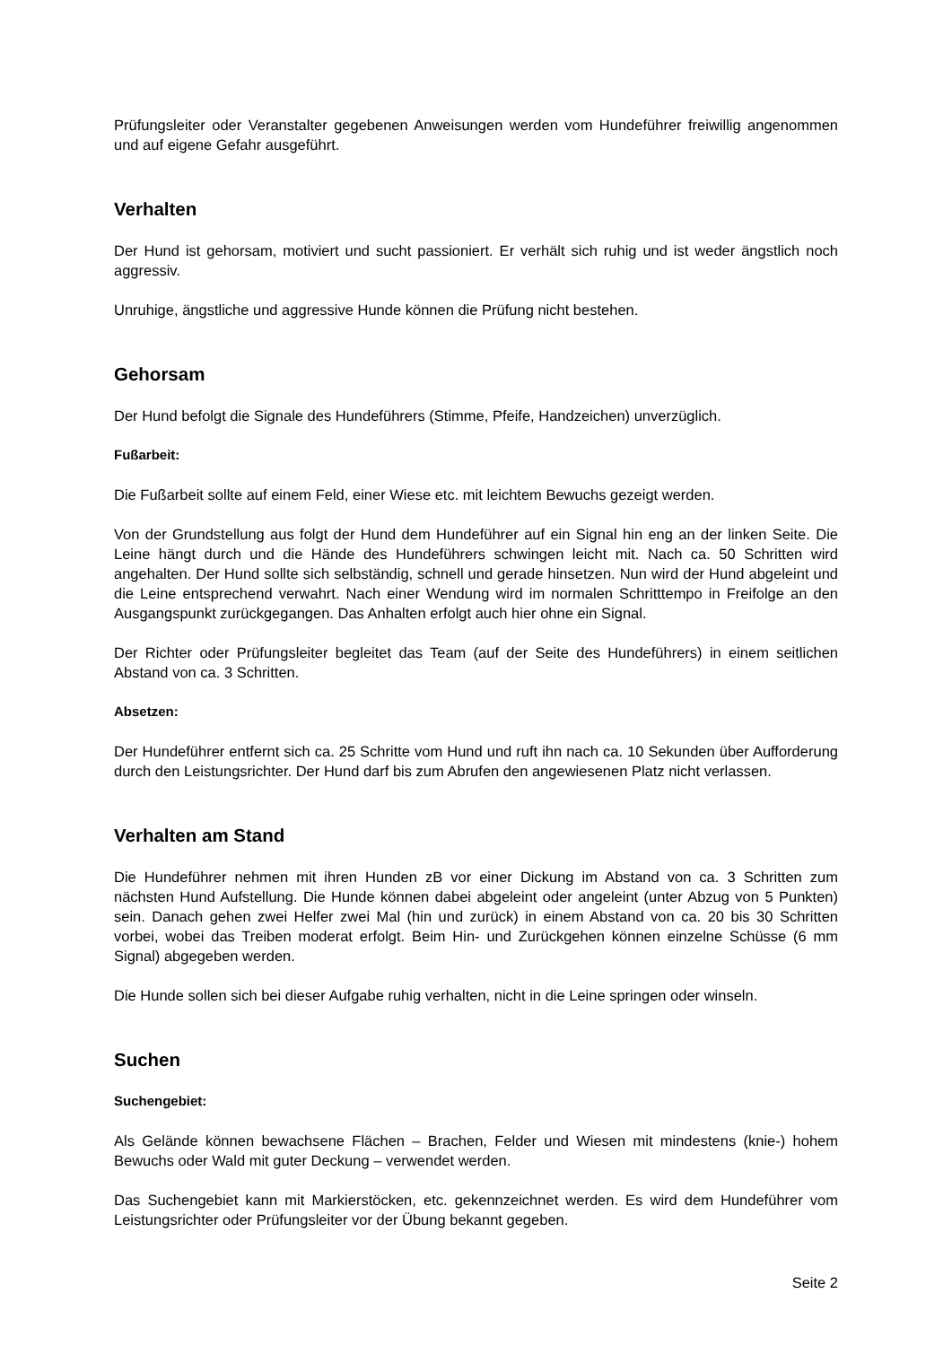Prüfungsleiter oder Veranstalter gegebenen Anweisungen werden vom Hundeführer freiwillig angenommen und auf eigene Gefahr ausgeführt.
Verhalten
Der Hund ist gehorsam, motiviert und sucht passioniert. Er verhält sich ruhig und ist weder ängstlich noch aggressiv.
Unruhige, ängstliche und aggressive Hunde können die Prüfung nicht bestehen.
Gehorsam
Der Hund befolgt die Signale des Hundeführers (Stimme, Pfeife, Handzeichen) unverzüglich.
Fußarbeit:
Die Fußarbeit sollte auf einem Feld, einer Wiese etc. mit leichtem Bewuchs gezeigt werden.
Von der Grundstellung aus folgt der Hund dem Hundeführer auf ein Signal hin eng an der linken Seite. Die Leine hängt durch und die Hände des Hundeführers schwingen leicht mit. Nach ca. 50 Schritten wird angehalten. Der Hund sollte sich selbständig, schnell und gerade hinsetzen. Nun wird der Hund abgeleint und die Leine entsprechend verwahrt. Nach einer Wendung wird im normalen Schritttempo in Freifolge an den Ausgangspunkt zurückgegangen. Das Anhalten erfolgt auch hier ohne ein Signal.
Der Richter oder Prüfungsleiter begleitet das Team (auf der Seite des Hundeführers) in einem seitlichen Abstand von ca. 3 Schritten.
Absetzen:
Der Hundeführer entfernt sich ca. 25 Schritte vom Hund und ruft ihn nach ca. 10 Sekunden über Aufforderung durch den Leistungsrichter. Der Hund darf bis zum Abrufen den angewiesenen Platz nicht verlassen.
Verhalten am Stand
Die Hundeführer nehmen mit ihren Hunden zB vor einer Dickung im Abstand von ca. 3 Schritten zum nächsten Hund Aufstellung. Die Hunde können dabei abgeleint oder angeleint (unter Abzug von 5 Punkten) sein. Danach gehen zwei Helfer zwei Mal (hin und zurück) in einem Abstand von ca. 20 bis 30 Schritten vorbei, wobei das Treiben moderat erfolgt. Beim Hin- und Zurückgehen können einzelne Schüsse (6 mm Signal) abgegeben werden.
Die Hunde sollen sich bei dieser Aufgabe ruhig verhalten, nicht in die Leine springen oder winseln.
Suchen
Suchengebiet:
Als Gelände können bewachsene Flächen – Brachen, Felder und Wiesen mit mindestens (knie-) hohem Bewuchs oder Wald mit guter Deckung – verwendet werden.
Das Suchengebiet kann mit Markierstöcken, etc. gekennzeichnet werden. Es wird dem Hundeführer vom Leistungsrichter oder Prüfungsleiter vor der Übung bekannt gegeben.
Seite 2